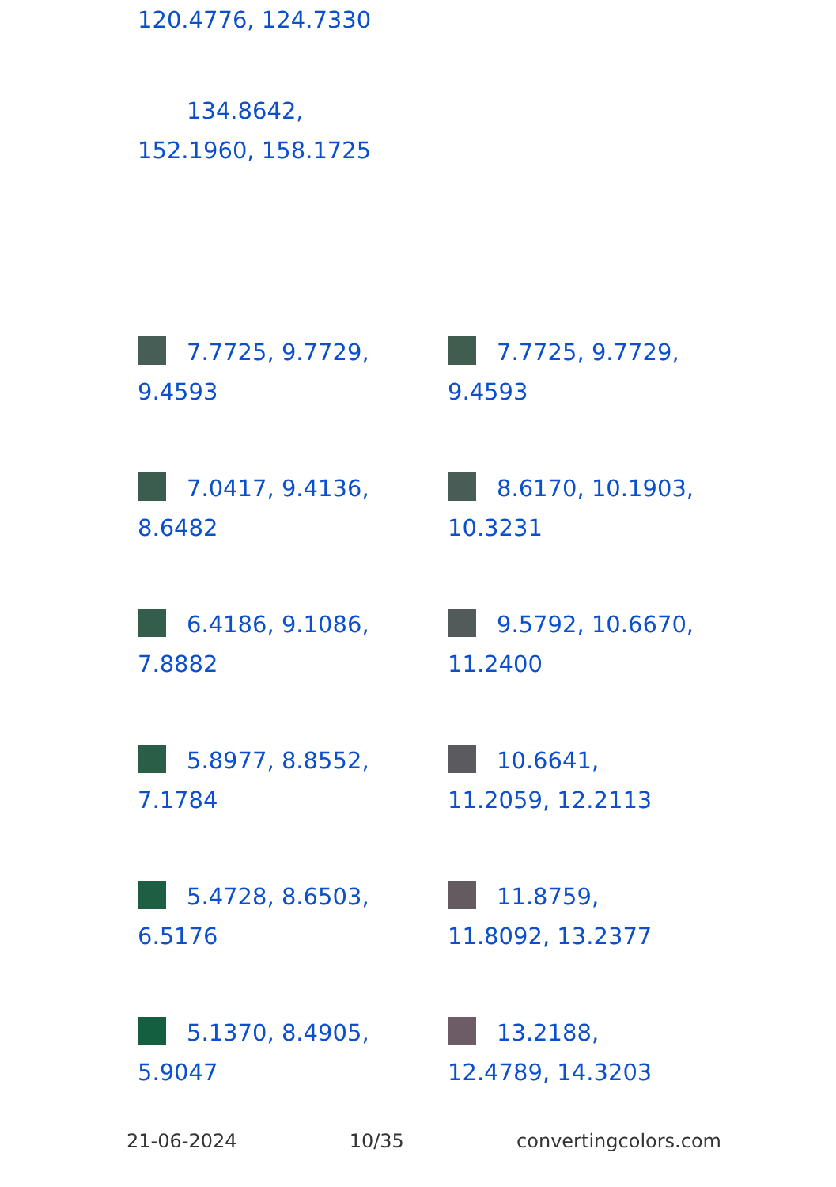120.4776, 124.7330
134.8642,
152.1960, 158.1725
7.7725, 9.7729, 9.4593
7.7725, 9.7729, 9.4593
7.0417, 9.4136, 8.6482
8.6170, 10.1903, 10.3231
6.4186, 9.1086, 7.8882
9.5792, 10.6670, 11.2400
5.8977, 8.8552, 7.1784
10.6641, 11.2059, 12.2113
5.4728, 8.6503, 6.5176
11.8759, 11.8092, 13.2377
5.1370, 8.4905, 5.9047
13.2188, 12.4789, 14.3203
21-06-2024 10/35 convertingcolors.com